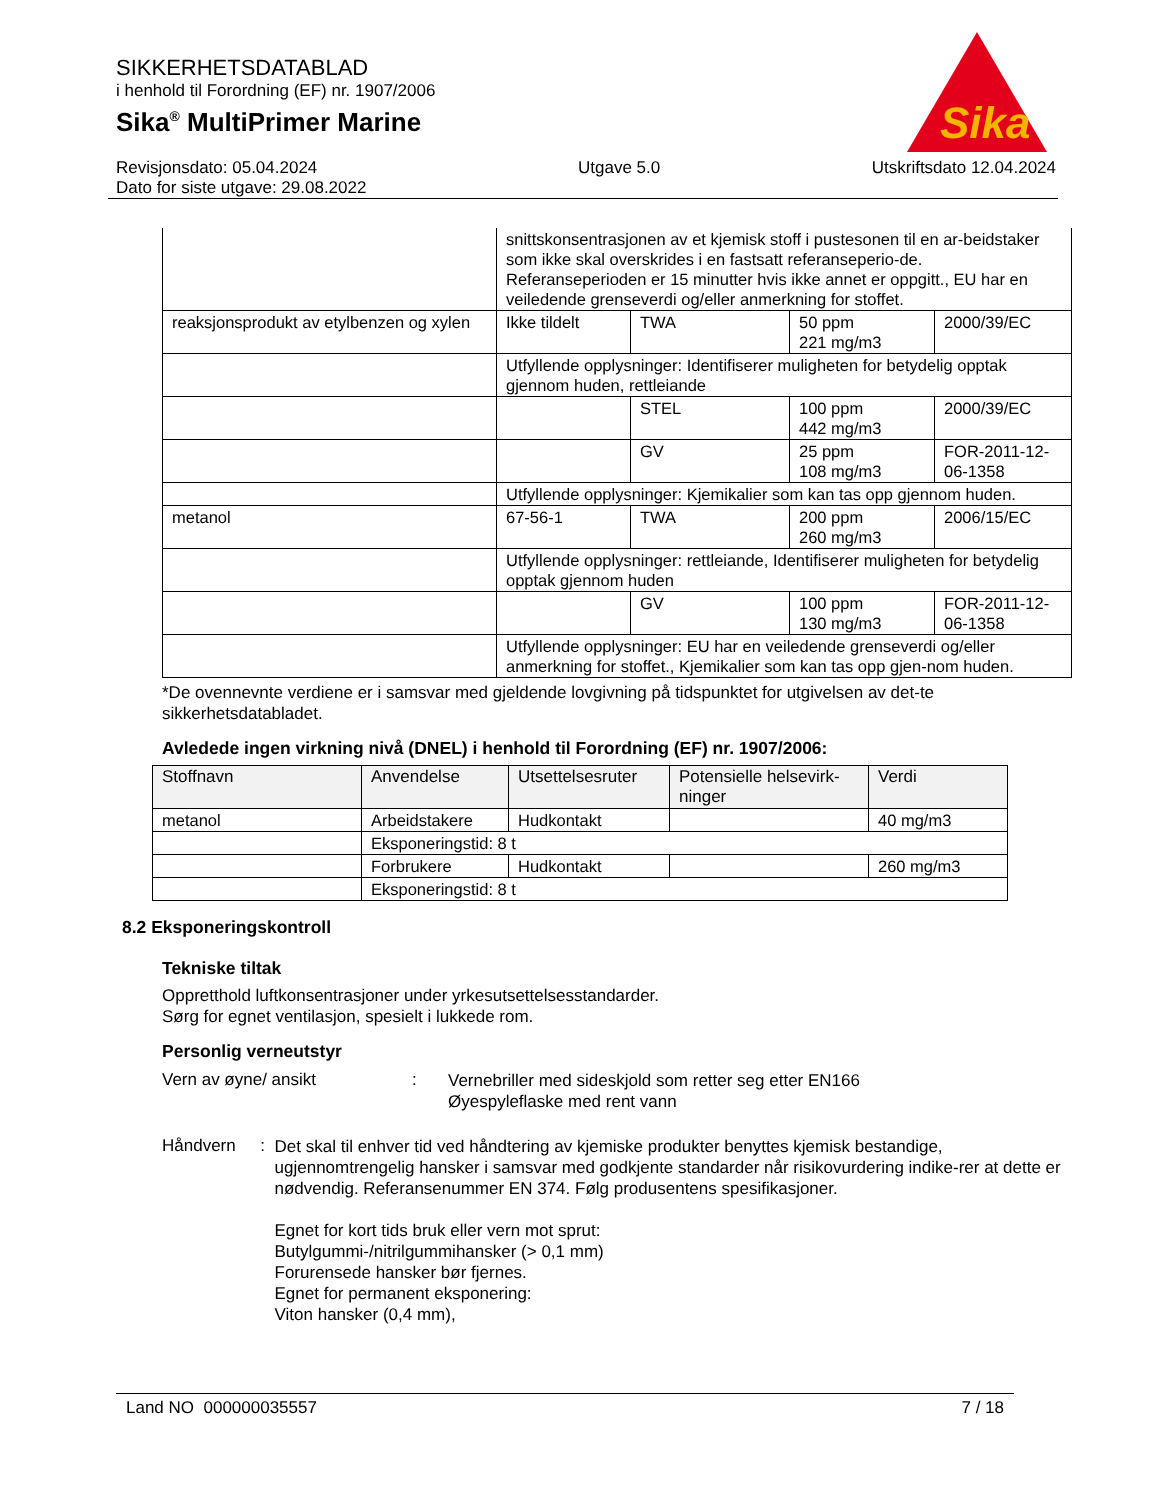SIKKERHETSDATABLAD
i henhold til Forordning (EF) nr. 1907/2006
Sika<sup>®</sup> MultiPrimer Marine
Revisjonsdato: 05.04.2024
Dato for siste utgave: 29.08.2022 Utgave 5.0 Utskriftsdato 12.04.2024
Sika
®
| | snittskonsentrasjonen av et kjemisk stoff i pustesonen til en ar-beidstaker som ikke skal overskrides i en fastsatt referanseperio-de. Referanseperioden er 15 minutter hvis ikke annet er oppgitt., EU har en veiledende grenseverdi og/eller anmerkning for stoffet. | | | |
| reaksjonsprodukt av etylbenzen og xylen | Ikke tildelt | TWA | 50 ppm 221 mg/m3 | 2000/39/EC |
| | Utfyllende opplysninger: Identifiserer muligheten for betydelig opptak gjennom huden, rettleiande | | | |
| | | STEL | 100 ppm 442 mg/m3 | 2000/39/EC |
| | | GV | 25 ppm 108 mg/m3 | FOR-2011-12-06-1358 |
| | Utfyllende opplysninger: Kjemikalier som kan tas opp gjennom huden. | | | |
| metanol | 67-56-1 | TWA | 200 ppm 260 mg/m3 | 2006/15/EC |
| | Utfyllende opplysninger: rettleiande, Identifiserer muligheten for betydelig opptak gjennom huden | | | |
| | | GV | 100 ppm 130 mg/m3 | FOR-2011-12-06-1358 |
| | Utfyllende opplysninger: EU har en veiledende grenseverdi og/eller anmerkning for stoffet., Kjemikalier som kan tas opp gjen-nom huden. | | | |
*De ovennevnte verdiene er i samsvar med gjeldende lovgivning på tidspunktet for utgivelsen av det-te sikkerhetsdatabladet.
Avledede ingen virkning nivå (DNEL) i henhold til Forordning (EF) nr. 1907/2006:
| Stoffnavn | Anvendelse | Utsettelsesruter | Potensielle helsevirk-ninger | Verdi |
| --- | --- | --- | --- | --- |
| metanol | Arbeidstakere | Hudkontakt | | 40 mg/m3 |
| | Eksponeringstid: 8 t | | | |
| | Forbrukere | Hudkontakt | | 260 mg/m3 |
| | Eksponeringstid: 8 t | | | |
8.2 Eksponeringskontroll
Tekniske tiltak
Oppretthold luftkonsentrasjoner under yrkesutsettelsesstandarder.
Sørg for egnet ventilasjon, spesielt i lukkede rom.
Personlig verneutstyr
Vern av øyne/ ansikt :
Vernebriller med sideskjold som retter seg etter EN166
Øyespyleflaske med rent vann
Håndvern :
Det skal til enhver tid ved håndtering av kjemiske produkter benyttes kjemisk bestandige, ugjennomtrengelig hansker i samsvar med godkjente standarder når risikovurdering indike-rer at dette er nødvendig. Referansenummer EN 374. Følg produsentens spesifikasjoner.
Egnet for kort tids bruk eller vern mot sprut:
Butylgummi-/nitrilgummihansker (> 0,1 mm)
Forurensede hansker bør fjernes.
Egnet for permanent eksponering:
Viton hansker (0,4 mm),
Land NO 000000035557 7 / 18